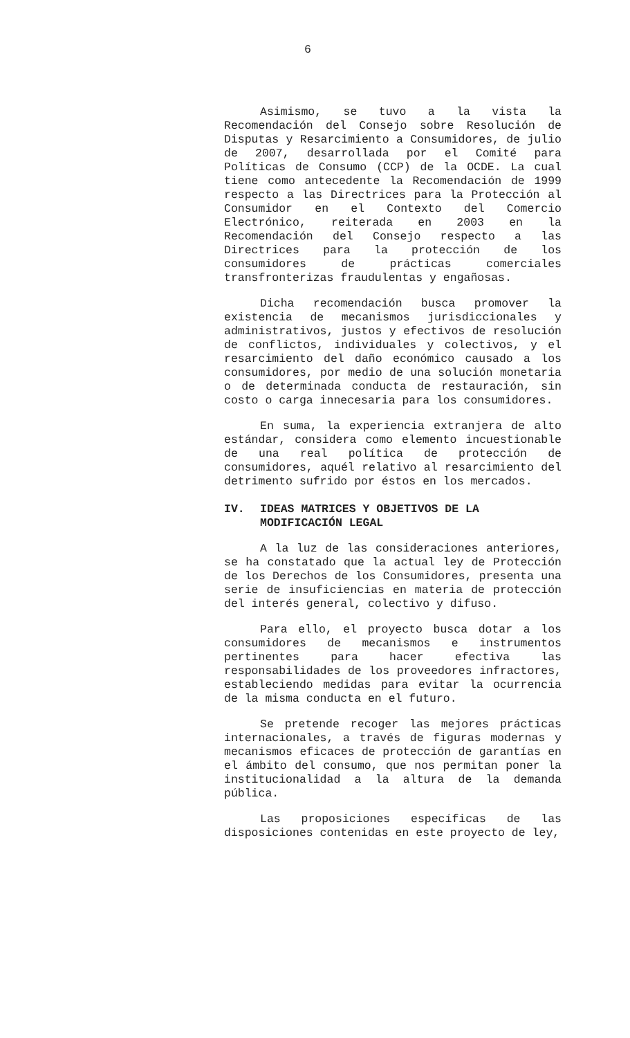6
Asimismo, se tuvo a la vista la Recomendación del Consejo sobre Resolución de Disputas y Resarcimiento a Consumidores, de julio de 2007, desarrollada por el Comité para Políticas de Consumo (CCP) de la OCDE. La cual tiene como antecedente la Recomendación de 1999 respecto a las Directrices para la Protección al Consumidor en el Contexto del Comercio Electrónico, reiterada en 2003 en la Recomendación del Consejo respecto a las Directrices para la protección de los consumidores de prácticas comerciales transfronterizas fraudulentas y engañosas.
Dicha recomendación busca promover la existencia de mecanismos jurisdiccionales y administrativos, justos y efectivos de resolución de conflictos, individuales y colectivos, y el resarcimiento del daño económico causado a los consumidores, por medio de una solución monetaria o de determinada conducta de restauración, sin costo o carga innecesaria para los consumidores.
En suma, la experiencia extranjera de alto estándar, considera como elemento incuestionable de una real política de protección de consumidores, aquél relativo al resarcimiento del detrimento sufrido por éstos en los mercados.
IV. IDEAS MATRICES Y OBJETIVOS DE LA MODIFICACIÓN LEGAL
A la luz de las consideraciones anteriores, se ha constatado que la actual ley de Protección de los Derechos de los Consumidores, presenta una serie de insuficiencias en materia de protección del interés general, colectivo y difuso.
Para ello, el proyecto busca dotar a los consumidores de mecanismos e instrumentos pertinentes para hacer efectiva las responsabilidades de los proveedores infractores, estableciendo medidas para evitar la ocurrencia de la misma conducta en el futuro.
Se pretende recoger las mejores prácticas internacionales, a través de figuras modernas y mecanismos eficaces de protección de garantías en el ámbito del consumo, que nos permitan poner la institucionalidad a la altura de la demanda pública.
Las proposiciones específicas de las disposiciones contenidas en este proyecto de ley,